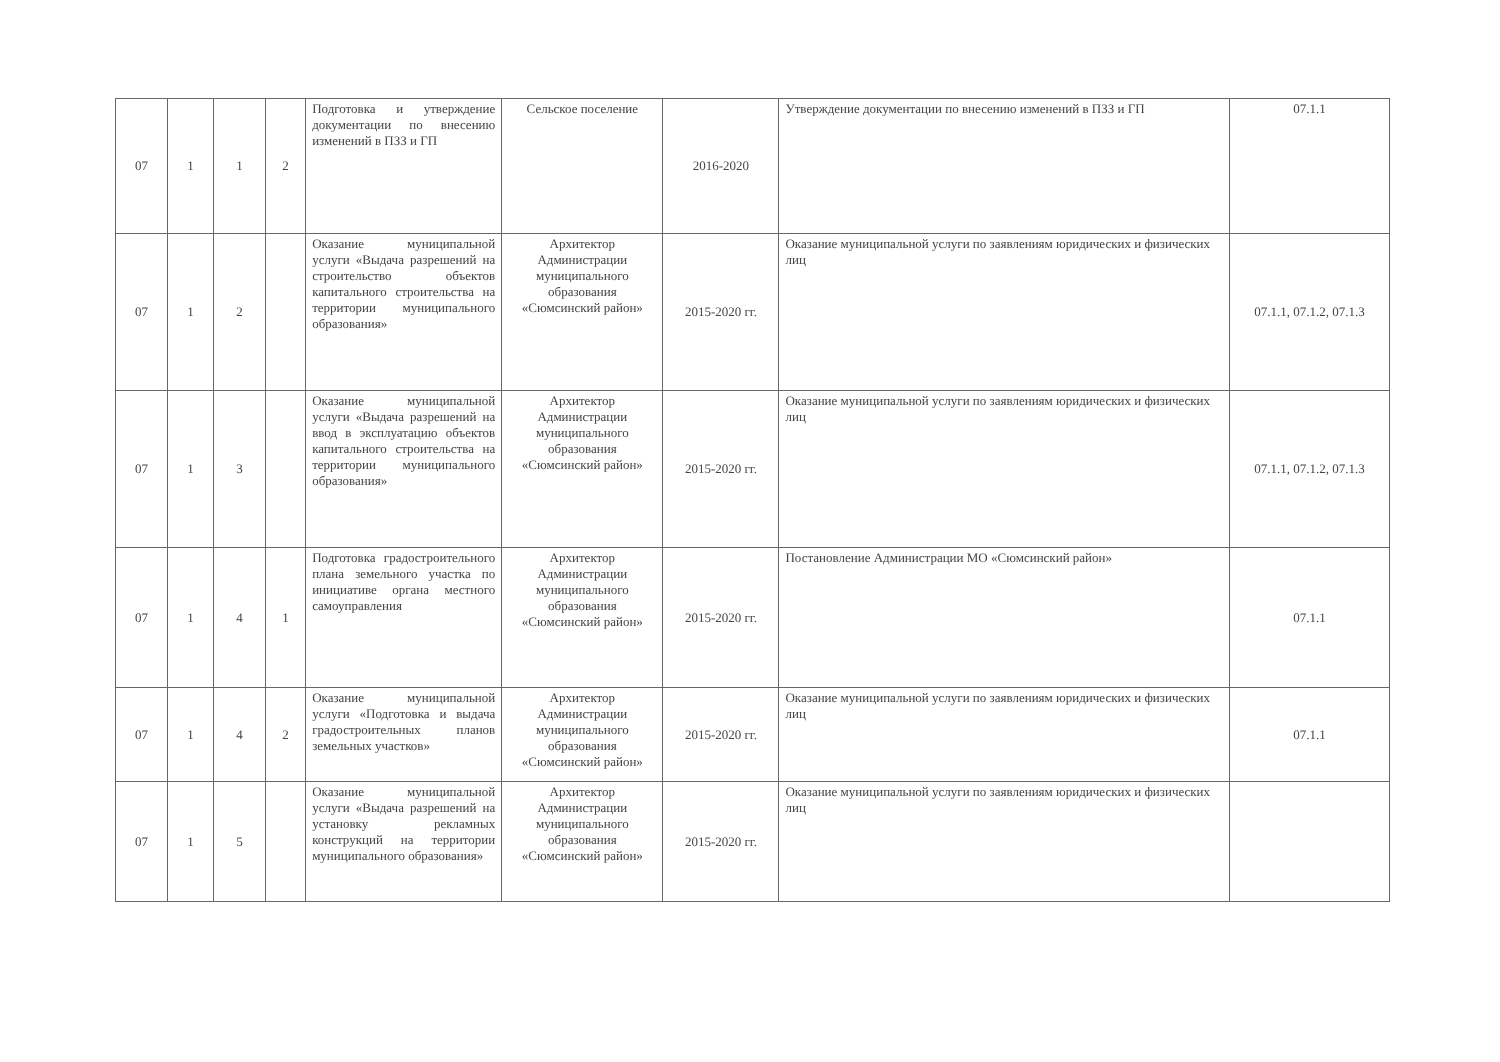| 07 | 1 | 1 | 2 | Подготовка и утверждение документации по внесению изменений в ПЗЗ и ГП | Сельское поселение | 2016-2020 | Утверждение документации по внесению изменений в ПЗЗ и ГП | 07.1.1 |
| 07 | 1 | 2 | | Оказание муниципальной услуги «Выдача разрешений на строительство объектов капитального строительства на территории муниципального образования» | Архитектор Администрации муниципального образования «Сюмсинский район» | 2015-2020 гг. | Оказание муниципальной услуги по заявлениям юридических и физических лиц | 07.1.1, 07.1.2, 07.1.3 |
| 07 | 1 | 3 | | Оказание муниципальной услуги «Выдача разрешений на ввод в эксплуатацию объектов капитального строительства на территории муниципального образования» | Архитектор Администрации муниципального образования «Сюмсинский район» | 2015-2020 гг. | Оказание муниципальной услуги по заявлениям юридических и физических лиц | 07.1.1, 07.1.2, 07.1.3 |
| 07 | 1 | 4 | 1 | Подготовка градостроительного плана земельного участка по инициативе органа местного самоуправления | Архитектор Администрации муниципального образования «Сюмсинский район» | 2015-2020 гг. | Постановление Администрации МО «Сюмсинский район» | 07.1.1 |
| 07 | 1 | 4 | 2 | Оказание муниципальной услуги «Подготовка и выдача градостроительных планов земельных участков» | Архитектор Администрации муниципального образования «Сюмсинский район» | 2015-2020 гг. | Оказание муниципальной услуги по заявлениям юридических и физических лиц | 07.1.1 |
| 07 | 1 | 5 | | Оказание муниципальной услуги «Выдача разрешений на установку рекламных конструкций на территории муниципального образования» | Архитектор Администрации муниципального образования «Сюмсинский район» | 2015-2020 гг. | Оказание муниципальной услуги по заявлениям юридических и физических лиц | |